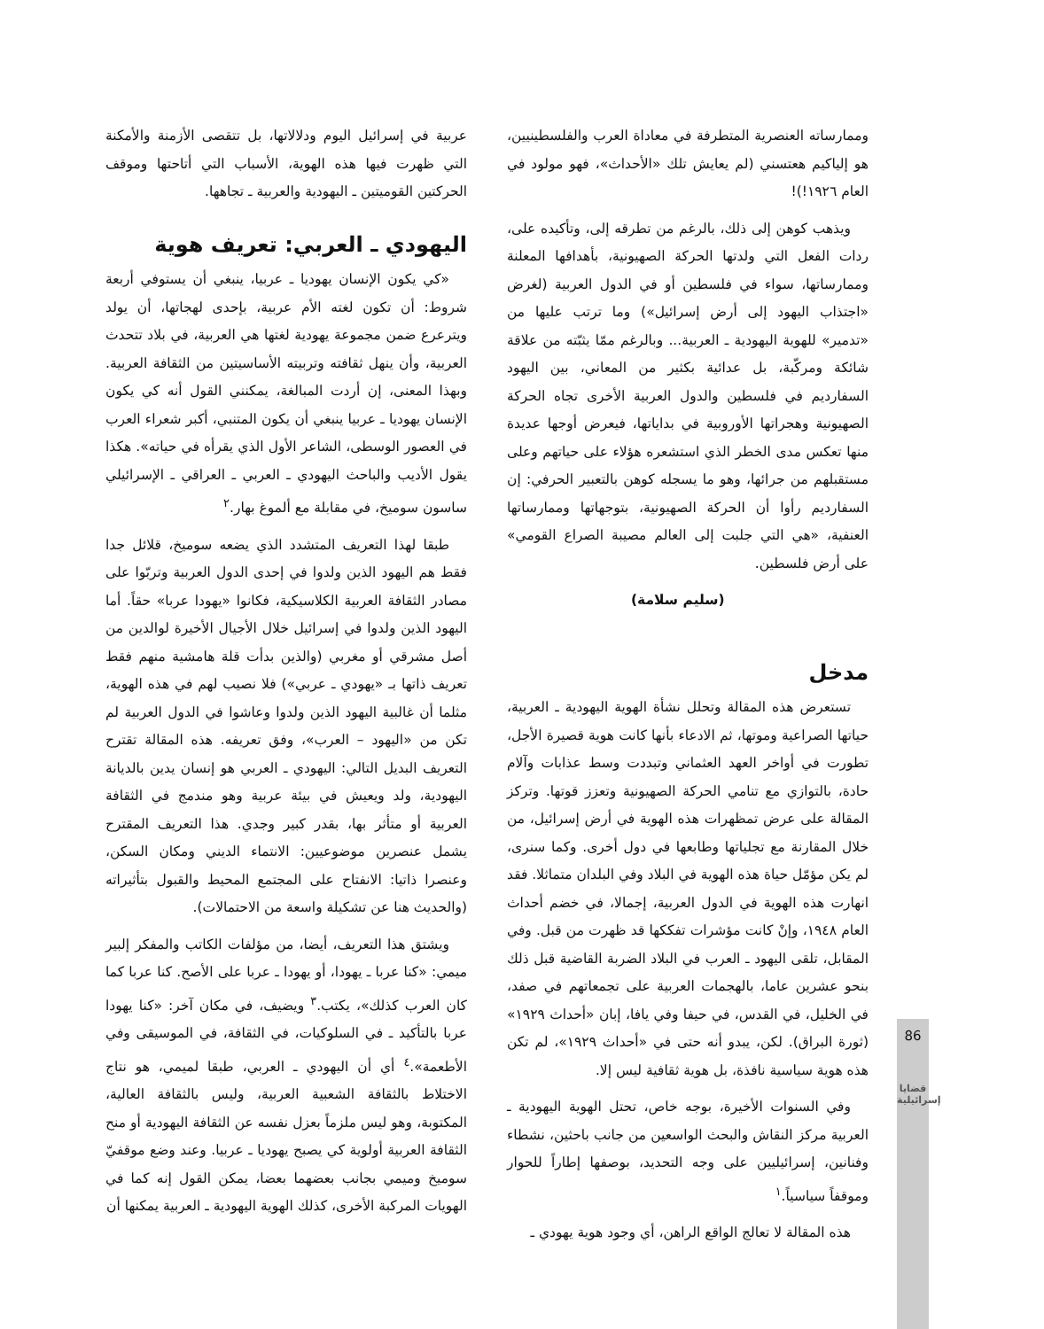وممارساته العنصرية المتطرفة في معاداة العرب والفلسطينيين، هو إلياكيم هعتسني (لم يعايش تلك «الأحداث»، فهو مولود في العام ١٩٢٦!)!
ويذهب كوهن إلى ذلك، بالرغم من تطرقه إلى، وتأكيده على، ردات الفعل التي ولدتها الحركة الصهيونية، بأهدافها المعلنة وممارساتها، سواء في فلسطين أو في الدول العربية (لغرض «اجتذاب اليهود إلى أرض إسرائيل») وما ترتب عليها من «تدمير» للهوية اليهودية ـ العربية... وبالرغم ممّا يثبّته من علاقة شائكة ومركّبة، بل عدائية بكثير من المعاني، بين اليهود السفارديم في فلسطين والدول العربية الأخرى تجاه الحركة الصهيونية وهجراتها الأوروبية في بداياتها، فيعرض أوجها عديدة منها تعكس مدى الخطر الذي استشعره هؤلاء على حياتهم وعلى مستقبلهم من جرائها، وهو ما يسجله كوهن بالتعبير الحرفي: إن السفارديم رأوا أن الحركة الصهيونية، بتوجهاتها وممارساتها العنفية، «هي التي جلبت إلى العالم مصيبة الصراع القومي» على أرض فلسطين.
(سليم سلامة)
مدخل
تستعرض هذه المقالة وتحلل نشأة الهوية اليهودية ـ العربية، حياتها الصراعية وموتها، ثم الادعاء بأنها كانت هوية قصيرة الأجل، تطورت في أواخر العهد العثماني وتبددت وسط عذابات وآلام حادة، بالتوازي مع تنامي الحركة الصهيونية وتعزز قوتها. وتركز المقالة على عرض تمظهرات هذه الهوية في أرض إسرائيل، من خلال المقارنة مع تجلياتها وطابعها في دول أخرى. وكما سنرى، لم يكن مؤمّل حياة هذه الهوية في البلاد وفي البلدان متماثلا. فقد انهارت هذه الهوية في الدول العربية، إجمالا، في خضم أحداث العام ١٩٤٨، وإنْ كانت مؤشرات تفككها قد ظهرت من قبل. وفي المقابل، تلقى اليهود ـ العرب في البلاد الضربة القاضية قبل ذلك بنحو عشرين عاما، بالهجمات العربية على تجمعاتهم في صفد، في الخليل، في القدس، في حيفا وفي يافا، إبان «أحداث ١٩٢٩» (ثورة البراق). لكن، يبدو أنه حتى في «أحداث ١٩٢٩»، لم تكن هذه هوية سياسية نافذة، بل هوية ثقافية ليس إلا.
وفي السنوات الأخيرة، بوجه خاص، تحتل الهوية اليهودية ـ العربية مركز النقاش والبحث الواسعين من جانب باحثين، نشطاء وفنانين، إسرائيليين على وجه التحديد، بوصفها إطاراً للحوار وموقفاً سياسياً.<sup>١</sup>
هذه المقالة لا تعالج الواقع الراهن، أي وجود هوية يهودي ـ
عربية في إسرائيل اليوم ودلالاتها، بل تتقصى الأزمنة والأمكنة التي ظهرت فيها هذه الهوية، الأسباب التي أتاحتها وموقف الحركتين القوميتين ـ اليهودية والعربية ـ تجاهها.
اليهودي ـ العربي: تعريف هوية
«كي يكون الإنسان يهوديا ـ عربيا، ينبغي أن يستوفي أربعة شروط: أن تكون لغته الأم عربية، بإحدى لهجاتها، أن يولد ويترعرع ضمن مجموعة يهودية لغتها هي العربية، في بلاد تتحدث العربية، وأن ينهل ثقافته وتربيته الأساسيتين من الثقافة العربية. وبهذا المعنى، إن أردت المبالغة، يمكنني القول أنه كي يكون الإنسان يهوديا ـ عربيا ينبغي أن يكون المتنبي، أكبر شعراء العرب في العصور الوسطى، الشاعر الأول الذي يقرأه في حياته». هكذا يقول الأديب والباحث اليهودي ـ العربي ـ العراقي ـ الإسرائيلي ساسون سوميخ، في مقابلة مع ألموغ بهار.<sup>٢</sup>
طبقا لهذا التعريف المتشدد الذي يضعه سوميخ، قلائل جدا فقط هم اليهود الذين ولدوا في إحدى الدول العربية وتربّوا على مصادر الثقافة العربية الكلاسيكية، فكانوا «يهودا عربا» حقاً. أما اليهود الذين ولدوا في إسرائيل خلال الأجيال الأخيرة لوالدين من أصل مشرقي أو مغربي (والذين بدأت قلة هامشية منهم فقط تعريف ذاتها بـ «يهودي ـ عربي») فلا نصيب لهم في هذه الهوية، مثلما أن غالبية اليهود الذين ولدوا وعاشوا في الدول العربية لم تكن من «اليهود – العرب»، وفق تعريفه. هذه المقالة تقترح التعريف البديل التالي: اليهودي ـ العربي هو إنسان يدين بالديانة اليهودية، ولد ويعيش في بيئة عربية وهو مندمج في الثقافة العربية أو متأثر بها، بقدر كبير وجدي. هذا التعريف المقترح يشمل عنصرين موضوعيين: الانتماء الديني ومكان السكن، وعنصرا ذاتيا: الانفتاح على المجتمع المحيط والقبول بتأثيراته (والحديث هنا عن تشكيلة واسعة من الاحتمالات).
ويشتق هذا التعريف، أيضا، من مؤلفات الكاتب والمفكر إلبير ميمي: «كنا عربا ـ يهودا، أو يهودا ـ عربا على الأصح. كنا عربا كما كان العرب كذلك»، يكتب.<sup>٣</sup> ويضيف، في مكان آخر: «كنا يهودا عربا بالتأكيد ـ في السلوكيات، في الثقافة، في الموسيقى وفي الأطعمة».<sup>٤</sup> أي أن اليهودي ـ العربي، طبقا لميمي، هو نتاج الاختلاط بالثقافة الشعبية العربية، وليس بالثقافة العالية، المكتوبة، وهو ليس ملزماً بعزل نفسه عن الثقافة اليهودية أو منح الثقافة العربية أولوية كي يصبح يهوديا ـ عربيا. وعند وضع موقفيّ سوميخ وميمي بجانب بعضهما بعضا، يمكن القول إنه كما في الهويات المركبة الأخرى، كذلك الهوية اليهودية ـ العربية يمكنها أن
86
قضايا
إسرائيلية